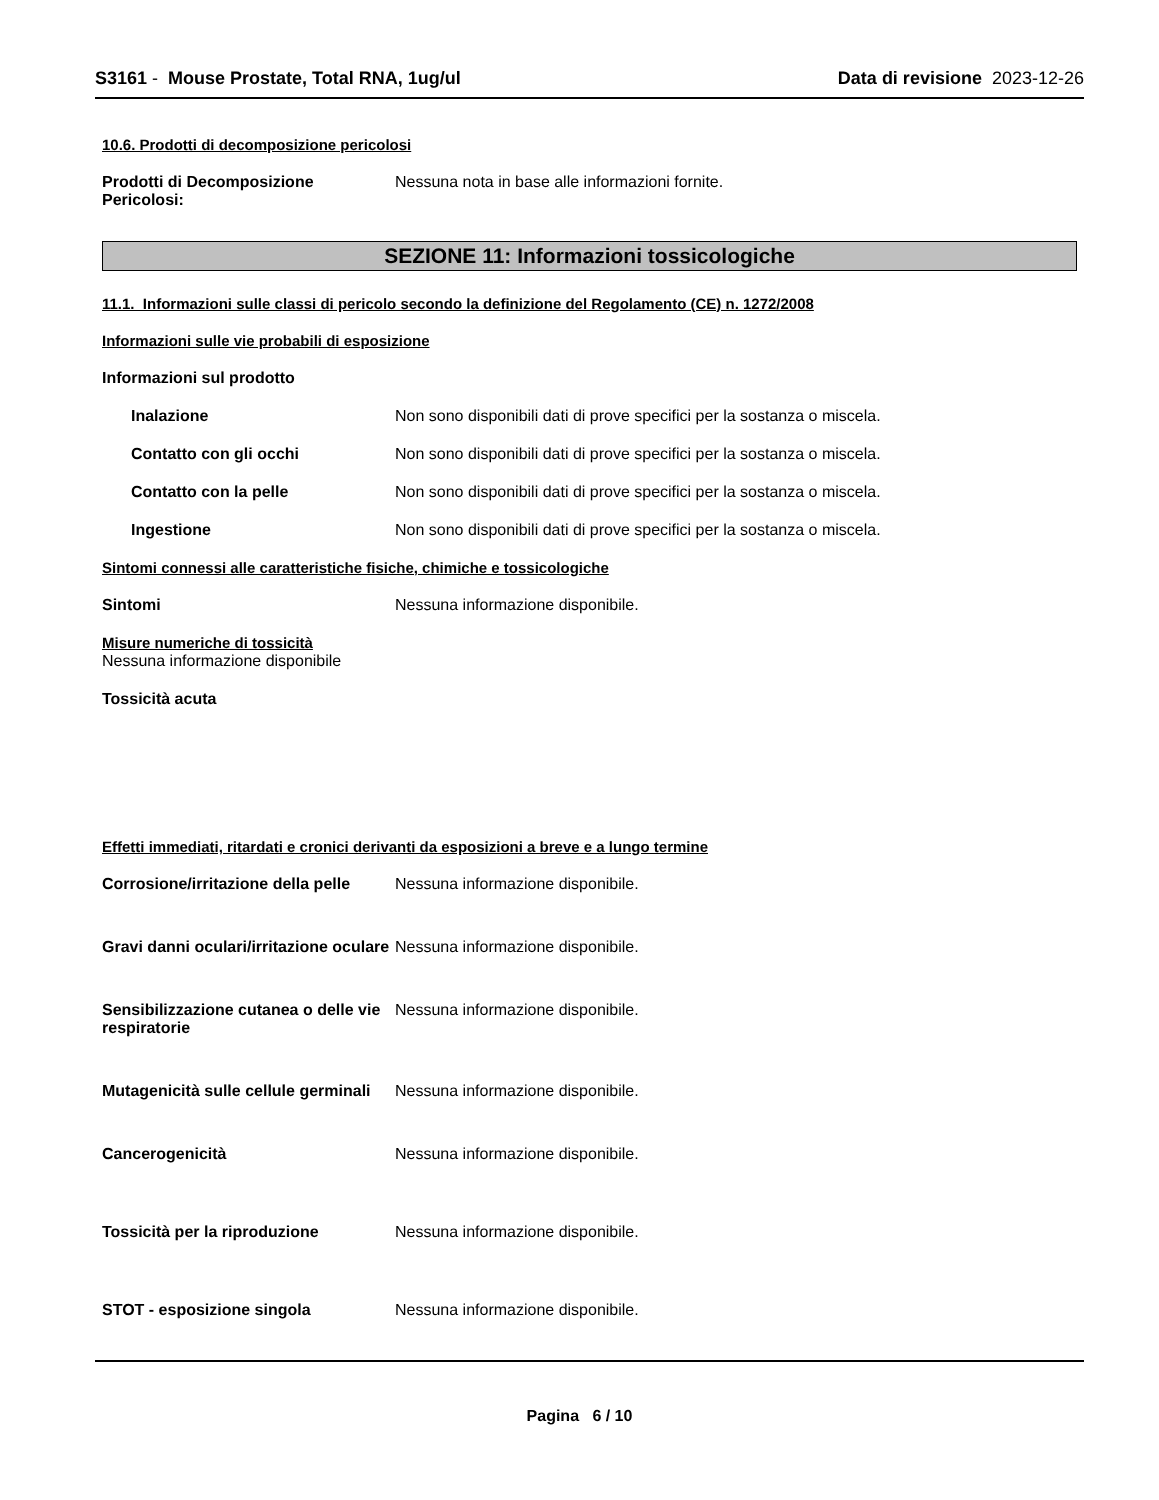S3161 - Mouse Prostate, Total RNA, 1ug/ul
Data di revisione 2023-12-26
10.6. Prodotti di decomposizione pericolosi
Prodotti di Decomposizione Pericolosi:
Nessuna nota in base alle informazioni fornite.
SEZIONE 11: Informazioni tossicologiche
11.1. Informazioni sulle classi di pericolo secondo la definizione del Regolamento (CE) n. 1272/2008
Informazioni sulle vie probabili di esposizione
Informazioni sul prodotto
Inalazione Non sono disponibili dati di prove specifici per la sostanza o miscela.
Contatto con gli occhi Non sono disponibili dati di prove specifici per la sostanza o miscela.
Contatto con la pelle Non sono disponibili dati di prove specifici per la sostanza o miscela.
Ingestione Non sono disponibili dati di prove specifici per la sostanza o miscela.
Sintomi connessi alle caratteristiche fisiche, chimiche e tossicologiche
Sintomi Nessuna informazione disponibile.
Misure numeriche di tossicità
Nessuna informazione disponibile
Tossicità acuta
Effetti immediati, ritardati e cronici derivanti da esposizioni a breve e a lungo termine
Corrosione/irritazione della pelle
Nessuna informazione disponibile.
Gravi danni oculari/irritazione oculare
Nessuna informazione disponibile.
Sensibilizzazione cutanea o delle vie respiratorie
Nessuna informazione disponibile.
Mutagenicità sulle cellule germinali
Nessuna informazione disponibile.
Cancerogenicità Nessuna informazione disponibile.
Tossicità per la riproduzione Nessuna informazione disponibile.
STOT - esposizione singola Nessuna informazione disponibile.
Pagina 6 / 10